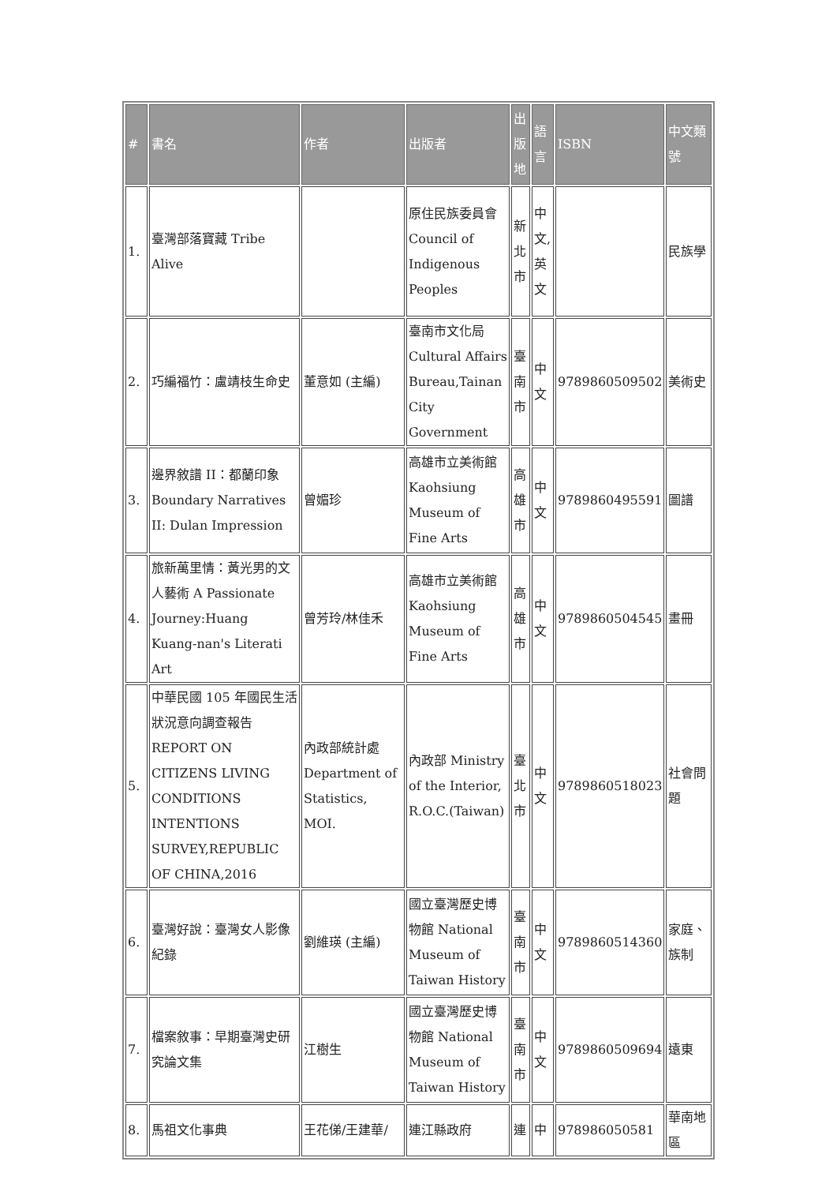| # | 書名 | 作者 | 出版者 | 出版地 | 語言 | ISBN | 中文類號 |
| --- | --- | --- | --- | --- | --- | --- | --- |
| 1. | 臺灣部落寶藏 Tribe Alive | | 原住民族委員會 Council of Indigenous Peoples | 新北市 | 中文,英文 | | 民族學 |
| 2. | 巧編福竹：盧靖枝生命史 | 董意如 (主編) | 臺南市文化局 Cultural Affairs Bureau,Tainan City Government | 臺南市 | 中文 | 9789860509502 | 美術史 |
| 3. | 邊界敘譜 II：都蘭印象 Boundary Narratives II: Dulan Impression | 曾媚珍 | 高雄市立美術館 Kaohsiung Museum of Fine Arts | 高雄市 | 中文 | 9789860495591 | 圖譜 |
| 4. | 旅新萬里情：黃光男的文人藝術 A Passionate Journey:Huang Kuang-nan's Literati Art | 曾芳玲/林佳禾 | 高雄市立美術館 Kaohsiung Museum of Fine Arts | 高雄市 | 中文 | 9789860504545 | 畫冊 |
| 5. | 中華民國 105 年國民生活狀況意向調查報告 REPORT ON CITIZENS LIVING CONDITIONS INTENTIONS SURVEY,REPUBLIC OF CHINA,2016 | 內政部統計處 Department of Statistics, MOI. | 內政部 Ministry of the Interior, R.O.C.(Taiwan) | 臺北市 | 中文 | 9789860518023 | 社會問題 |
| 6. | 臺灣好說：臺灣女人影像紀錄 | 劉維瑛 (主編) | 國立臺灣歷史博物館 National Museum of Taiwan History | 臺南市 | 中文 | 9789860514360 | 家庭、族制 |
| 7. | 檔案敘事：早期臺灣史研究論文集 | 江樹生 | 國立臺灣歷史博物館 National Museum of Taiwan History | 臺南市 | 中文 | 9789860509694 | 遠東 |
| 8. | 馬祖文化事典 | 王花俤/王建華/ | 連江縣政府 | 連 | 中 | 978986050581 | 華南地區 |